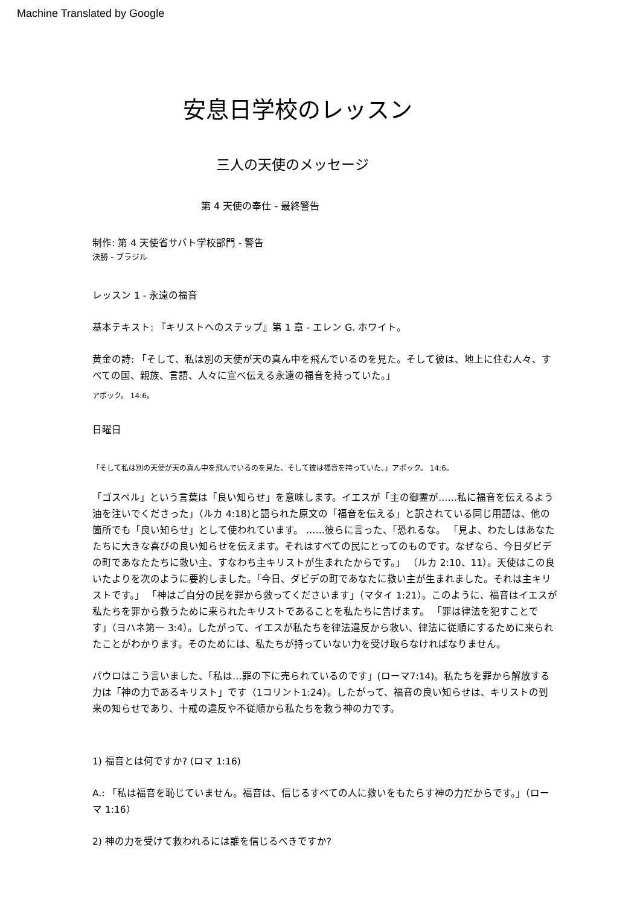Machine Translated by Google
安息日学校のレッスン
三人の天使のメッセージ
第 4 天使の奉仕 - 最終警告
制作: 第 4 天使省サバト学校部門 - 警告
決勝 - ブラジル
レッスン 1 - 永遠の福音
基本テキスト: 『キリストへのステップ』第 1 章 - エレン G. ホワイト。
黄金の詩: 「そして、私は別の天使が天の真ん中を飛んでいるのを見た。そして彼は、地上に住む人々、すべての国、親族、言語、人々に宣べ伝える永遠の福音を持っていた。」
アポック。 14:6。
日曜日
「そして私は別の天使が天の真ん中を飛んでいるのを見た、そして彼は福音を持っていた。」アポック。 14:6。
「ゴスペル」という言葉は「良い知らせ」を意味します。イエスが「主の御霊が……私に福音を伝えるよう油を注いでくださった」（ルカ 4:18)と語られた原文の「福音を伝える」と訳されている同じ用語は、他の箇所でも「良い知らせ」として使われています。 ……彼らに言った、「恐れるな。 「見よ、わたしはあなたたちに大きな喜びの良い知らせを伝えます。それはすべての民にとってのものです。なぜなら、今日ダビデの町であなたたちに救い主、すなわち主キリストが生まれたからです。」 （ルカ 2:10、11）。天使はこの良いたよりを次のように要約しました。「今日、ダビデの町であなたに救い主が生まれました。それは主キリストです。」 「神はご自分の民を罪から救ってくださいます」（マタイ 1:21）。このように、福音はイエスが私たちを罪から救うために来られたキリストであることを私たちに告げます。 「罪は律法を犯すことです」（ヨハネ第一 3:4）。したがって、イエスが私たちを律法違反から救い、律法に従順にするために来られたことがわかります。そのためには、私たちが持っていない力を受け取らなければなりません。
パウロはこう言いました、「私は…罪の下に売られているのです」(ローマ7:14)。私たちを罪から解放する力は「神の力であるキリスト」です（1コリント1:24）。したがって、福音の良い知らせは、キリストの到来の知らせであり、十戒の違反や不従順から私たちを救う神の力です。
1) 福音とは何ですか? (ロマ 1:16)
A.: 「私は福音を恥じていません。福音は、信じるすべての人に救いをもたらす神の力だからです。」（ローマ 1:16）
2) 神の力を受けて救われるには誰を信じるべきですか?